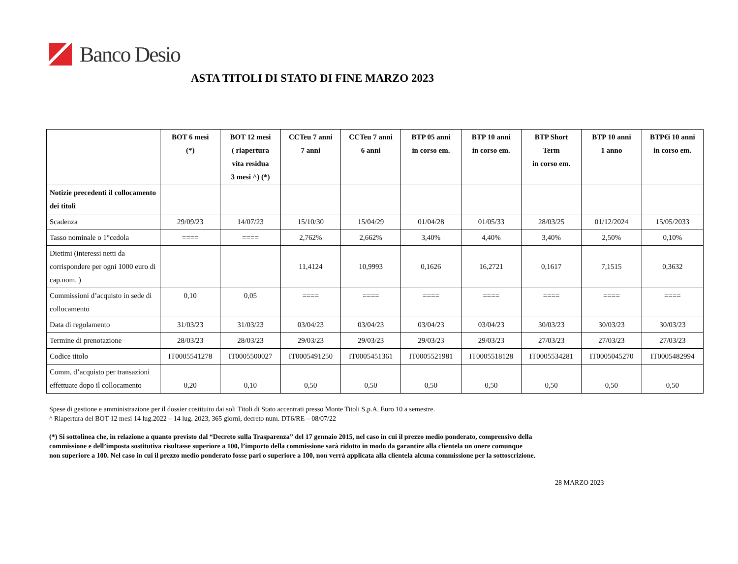Banco Desio
ASTA TITOLI DI STATO DI FINE MARZO 2023
| | BOT 6 mesi (*) | BOT 12 mesi ( riapertura vita residua 3 mesi ^) (*) | CCTeu 7 anni 7 anni | CCTeu 7 anni 6 anni | BTP 05 anni in corso em. | BTP 10 anni in corso em. | BTP Short Term in corso em. | BTP 10 anni 1 anno | BTP€i 10 anni in corso em. |
| --- | --- | --- | --- | --- | --- | --- | --- | --- | --- |
| Notizie precedenti il collocamento dei titoli | | | | | | | | | |
| Scadenza | 29/09/23 | 14/07/23 | 15/10/30 | 15/04/29 | 01/04/28 | 01/05/33 | 28/03/25 | 01/12/2024 | 15/05/2033 |
| Tasso nominale o 1°cedola | ==== | ==== | 2,762% | 2,662% | 3,40% | 4,40% | 3,40% | 2,50% | 0,10% |
| Dietimi (interessi netti da corrispondere per ogni 1000 euro di cap.nom. ) | | | 11,4124 | 10,9993 | 0,1626 | 16,2721 | 0,1617 | 7,1515 | 0,3632 |
| Commissioni d’acquisto in sede di collocamento | 0,10 | 0,05 | ==== | ==== | ==== | ==== | ==== | ==== | ==== |
| Data di regolamento | 31/03/23 | 31/03/23 | 03/04/23 | 03/04/23 | 03/04/23 | 03/04/23 | 30/03/23 | 30/03/23 | 30/03/23 |
| Termine di prenotazione | 28/03/23 | 28/03/23 | 29/03/23 | 29/03/23 | 29/03/23 | 29/03/23 | 27/03/23 | 27/03/23 | 27/03/23 |
| Codice titolo | IT0005541278 | IT0005500027 | IT0005491250 | IT0005451361 | IT0005521981 | IT0005518128 | IT0005534281 | IT0005045270 | IT0005482994 |
| Comm. d’acquisto per transazioni effettuate dopo il collocamento | 0,20 | 0,10 | 0,50 | 0,50 | 0,50 | 0,50 | 0,50 | 0,50 | 0,50 |
Spese di gestione e amministrazione per il dossier costituito dai soli Titoli di Stato accentrati presso Monte Titoli S.p.A. Euro 10 a semestre.
^ Riapertura del BOT 12 mesi 14 lug.2022 – 14 lug. 2023, 365 giorni, decreto num. DT6/RE – 08/07/22
(*) Si sottolinea che, in relazione a quanto previsto dal “Decreto sulla Trasparenza” del 17 gennaio 2015, nel caso in cui il prezzo medio ponderato, comprensivo della
commissione e dell’imposta sostitutiva risultasse superiore a 100, l’importo della commissione sarà ridotto in modo da garantire alla clientela un onere comunque
non superiore a 100. Nel caso in cui il prezzo medio ponderato fosse pari o superiore a 100, non verrà applicata alla clientela alcuna commissione per la sottoscrizione.
28 MARZO 2023